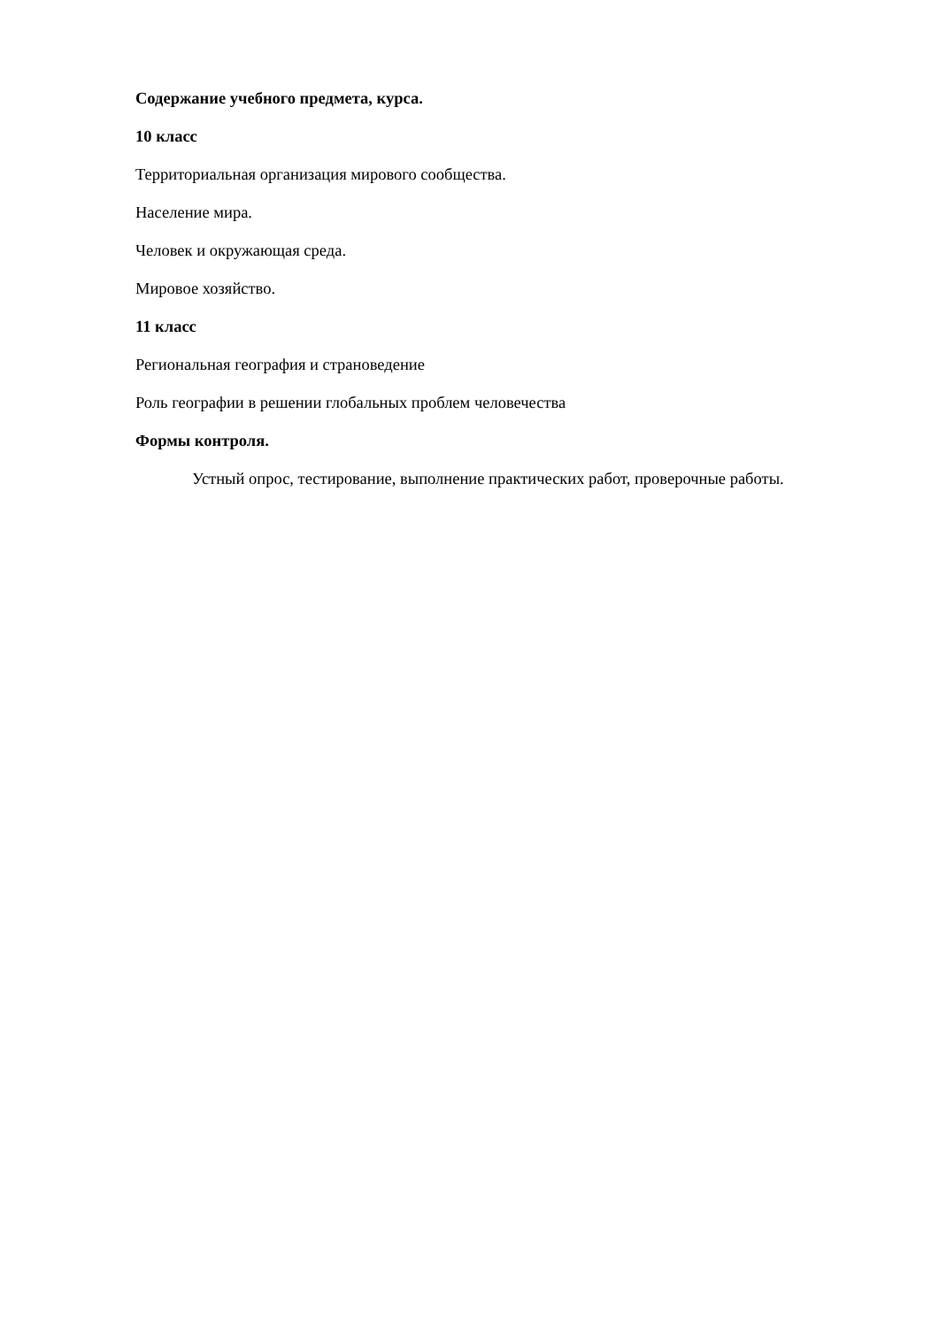Содержание учебного предмета, курса.
10 класс
Территориальная организация мирового сообщества.
Население мира.
Человек и окружающая среда.
Мировое хозяйство.
11 класс
Региональная география и страноведение
Роль географии в решении глобальных проблем человечества
Формы контроля.
Устный опрос, тестирование, выполнение практических работ, проверочные работы.